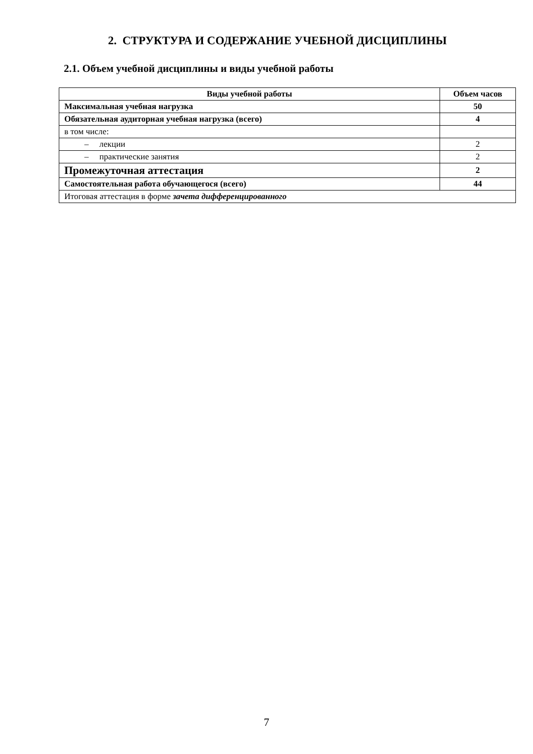2. СТРУКТУРА И СОДЕРЖАНИЕ УЧЕБНОЙ ДИСЦИПЛИНЫ
2.1. Объем учебной дисциплины и виды учебной работы
| Виды учебной работы | Объем часов |
| --- | --- |
| Максимальная учебная нагрузка | 50 |
| Обязательная аудиторная учебная нагрузка (всего) | 4 |
| в том числе: | |
| – лекции | 2 |
| – практические занятия | 2 |
| Промежуточная аттестация | 2 |
| Самостоятельная работа обучающегося (всего) | 44 |
| Итоговая аттестация в форме зачета дифференцированного | |
7